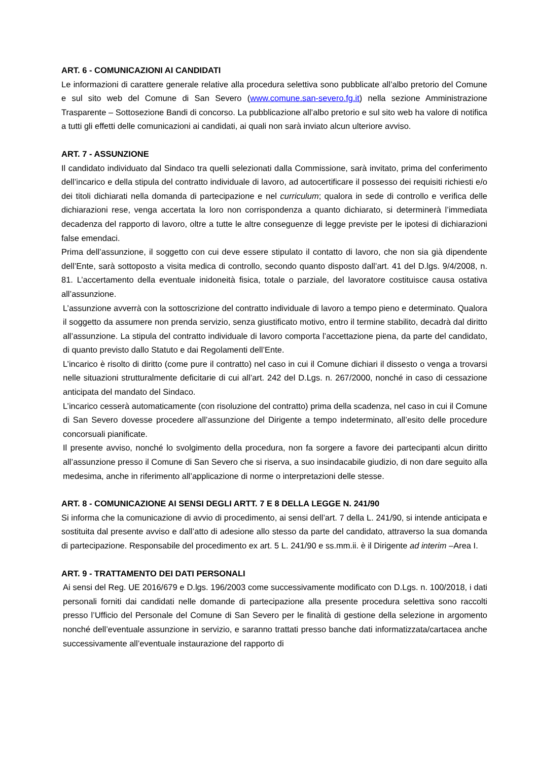ART. 6 - COMUNICAZIONI AI CANDIDATI
Le informazioni di carattere generale relative alla procedura selettiva sono pubblicate all’albo pretorio del Comune e sul sito web del Comune di San Severo (www.comune.san-severo.fg.it) nella sezione Amministrazione Trasparente – Sottosezione Bandi di concorso. La pubblicazione all’albo pretorio e sul sito web ha valore di notifica a tutti gli effetti delle comunicazioni ai candidati, ai quali non sarà inviato alcun ulteriore avviso.
ART. 7 - ASSUNZIONE
Il candidato individuato dal Sindaco tra quelli selezionati dalla Commissione, sarà invitato, prima del conferimento dell’incarico e della stipula del contratto individuale di lavoro, ad autocertificare il possesso dei requisiti richiesti e/o dei titoli dichiarati nella domanda di partecipazione e nel curriculum; qualora in sede di controllo e verifica delle dichiarazioni rese, venga accertata la loro non corrispondenza a quanto dichiarato, si determinerà l’immediata decadenza del rapporto di lavoro, oltre a tutte le altre conseguenze di legge previste per le ipotesi di dichiarazioni false emendaci.
Prima dell’assunzione, il soggetto con cui deve essere stipulato il contatto di lavoro, che non sia già dipendente dell’Ente, sarà sottoposto a visita medica di controllo, secondo quanto disposto dall’art. 41 del D.lgs. 9/4/2008, n. 81. L’accertamento della eventuale inidoneità fisica, totale o parziale, del lavoratore costituisce causa ostativa all’assunzione.
L’assunzione avverrà con la sottoscrizione del contratto individuale di lavoro a tempo pieno e determinato. Qualora il soggetto da assumere non prenda servizio, senza giustificato motivo, entro il termine stabilito, decadrà dal diritto all’assunzione. La stipula del contratto individuale di lavoro comporta l’accettazione piena, da parte del candidato, di quanto previsto dallo Statuto e dai Regolamenti dell’Ente.
L’incarico è risolto di diritto (come pure il contratto) nel caso in cui il Comune dichiari il dissesto o venga a trovarsi nelle situazioni strutturalmente deficitarie di cui all’art. 242 del D.Lgs. n. 267/2000, nonché in caso di cessazione anticipata del mandato del Sindaco.
L’incarico cesserà automaticamente (con risoluzione del contratto) prima della scadenza, nel caso in cui il Comune di San Severo dovesse procedere all’assunzione del Dirigente a tempo indeterminato, all’esito delle procedure concorsuali pianificate.
Il presente avviso, nonché lo svolgimento della procedura, non fa sorgere a favore dei partecipanti alcun diritto all’assunzione presso il Comune di San Severo che si riserva, a suo insindacabile giudizio, di non dare seguito alla medesima, anche in riferimento all’applicazione di norme o interpretazioni delle stesse.
ART. 8 - COMUNICAZIONE AI SENSI DEGLI ARTT. 7 E 8 DELLA LEGGE N. 241/90
Si informa che la comunicazione di avvio di procedimento, ai sensi dell’art. 7 della L. 241/90, si intende anticipata e sostituita dal presente avviso e dall’atto di adesione allo stesso da parte del candidato, attraverso la sua domanda di partecipazione. Responsabile del procedimento ex art. 5 L. 241/90 e ss.mm.ii. è il Dirigente ad interim –Area I.
ART. 9 - TRATTAMENTO DEI DATI PERSONALI
Ai sensi del Reg. UE 2016/679 e D.lgs. 196/2003 come successivamente modificato con D.Lgs. n. 100/2018, i dati personali forniti dai candidati nelle domande di partecipazione alla presente procedura selettiva sono raccolti presso l’Ufficio del Personale del Comune di San Severo per le finalità di gestione della selezione in argomento nonché dell’eventuale assunzione in servizio, e saranno trattati presso banche dati informatizzata/cartacea anche successivamente all’eventuale instaurazione del rapporto di